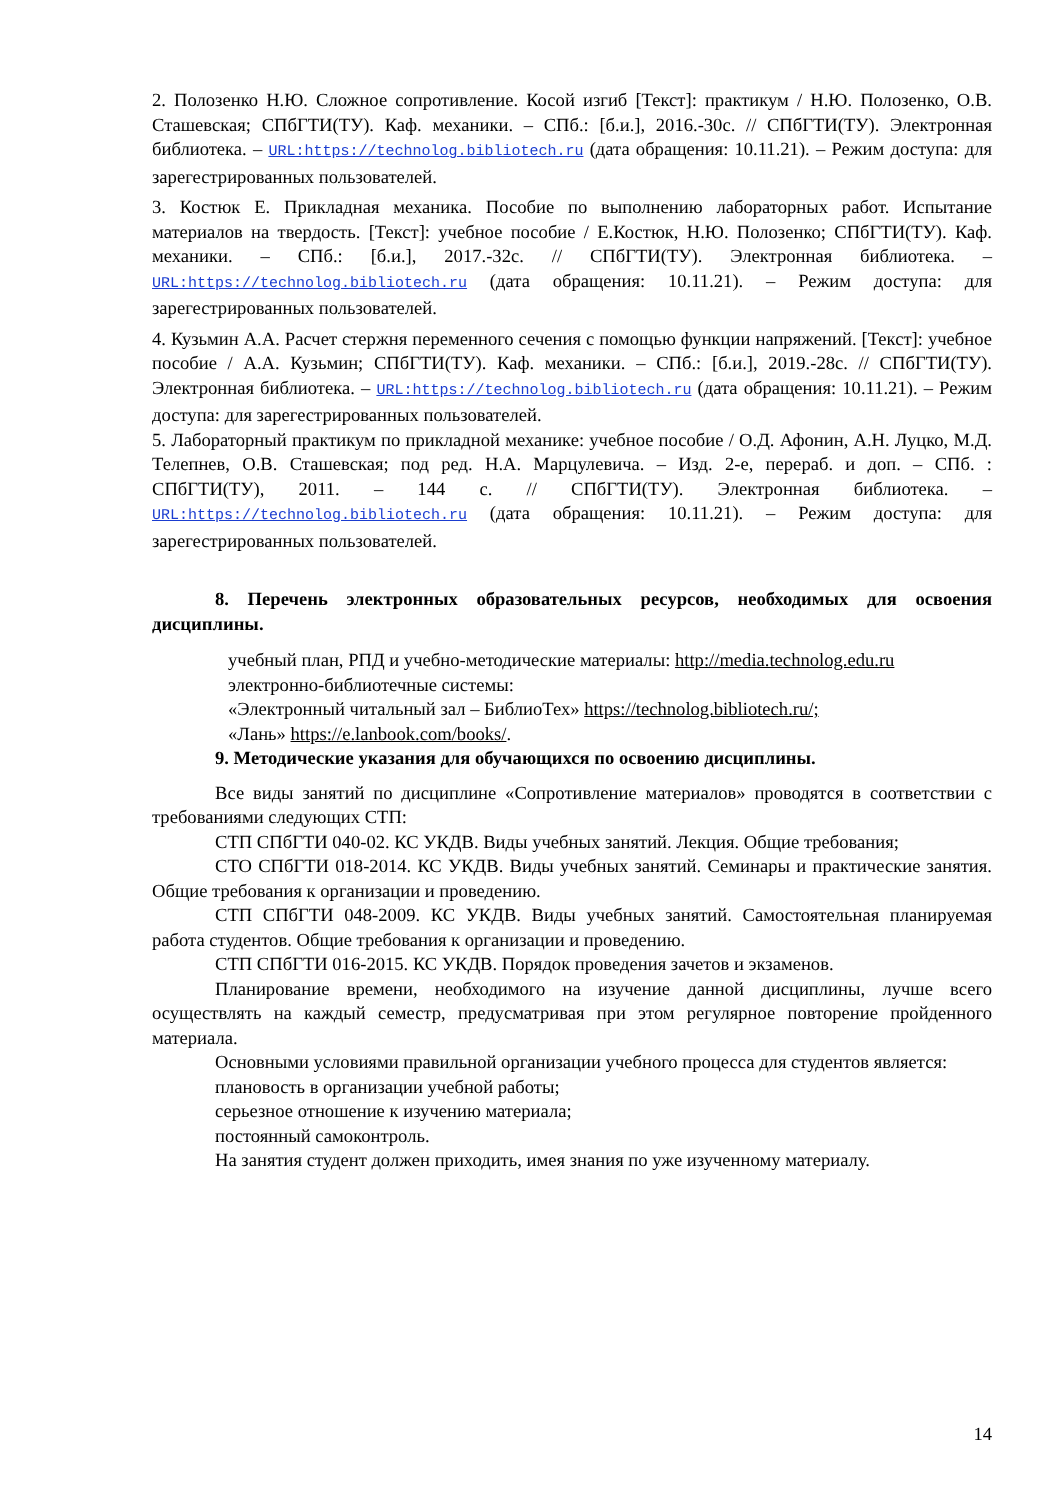2. Полозенко Н.Ю. Сложное сопротивление. Косой изгиб [Текст]: практикум / Н.Ю. Полозенко, О.В. Сташевская; СПбГТИ(ТУ). Каф. механики. – СПб.: [б.и.], 2016.-30с. // СПбГТИ(ТУ). Электронная библиотека. – URL:https://technolog.bibliotech.ru (дата обращения: 10.11.21). – Режим доступа: для зарегестрированных пользователей.
3. Костюк Е. Прикладная механика. Пособие по выполнению лабораторных работ. Испытание материалов на твердость. [Текст]: учебное пособие / Е.Костюк, Н.Ю. Полозенко; СПбГТИ(ТУ). Каф. механики. – СПб.: [б.и.], 2017.-32с. // СПбГТИ(ТУ). Электронная библиотека. – URL:https://technolog.bibliotech.ru (дата обращения: 10.11.21). – Режим доступа: для зарегестрированных пользователей.
4. Кузьмин А.А. Расчет стержня переменного сечения с помощью функции напряжений. [Текст]: учебное пособие / А.А. Кузьмин; СПбГТИ(ТУ). Каф. механики. – СПб.: [б.и.], 2019.-28с. // СПбГТИ(ТУ). Электронная библиотека. – URL:https://technolog.bibliotech.ru (дата обращения: 10.11.21). – Режим доступа: для зарегестрированных пользователей.
5. Лабораторный практикум по прикладной механике: учебное пособие / О.Д. Афонин, А.Н. Луцко, М.Д. Телепнев, О.В. Сташевская; под ред. Н.А. Марцулевича. – Изд. 2-е, перераб. и доп. – СПб. : СПбГТИ(ТУ), 2011. – 144 с. // СПбГТИ(ТУ). Электронная библиотека. – URL:https://technolog.bibliotech.ru (дата обращения: 10.11.21). – Режим доступа: для зарегестрированных пользователей.
8. Перечень электронных образовательных ресурсов, необходимых для освоения дисциплины.
учебный план, РПД и учебно-методические материалы: http://media.technolog.edu.ru
электронно-библиотечные системы:
«Электронный читальный зал – БиблиоТех» https://technolog.bibliotech.ru/;
«Лань» https://e.lanbook.com/books/.
9. Методические указания для обучающихся по освоению дисциплины.
Все виды занятий по дисциплине «Сопротивление материалов» проводятся в соответствии с требованиями следующих СТП:
СТП СПбГТИ 040-02. КС УКДВ. Виды учебных занятий. Лекция. Общие требования;
СТО СПбГТИ 018-2014. КС УКДВ. Виды учебных занятий. Семинары и практические занятия. Общие требования к организации и проведению.
СТП СПбГТИ 048-2009. КС УКДВ. Виды учебных занятий. Самостоятельная планируемая работа студентов. Общие требования к организации и проведению.
СТП СПбГТИ 016-2015. КС УКДВ. Порядок проведения зачетов и экзаменов.
Планирование времени, необходимого на изучение данной дисциплины, лучше всего осуществлять на каждый семестр, предусматривая при этом регулярное повторение пройденного материала.
Основными условиями правильной организации учебного процесса для студентов является:
плановость в организации учебной работы;
серьезное отношение к изучению материала;
постоянный самоконтроль.
На занятия студент должен приходить, имея знания по уже изученному материалу.
14